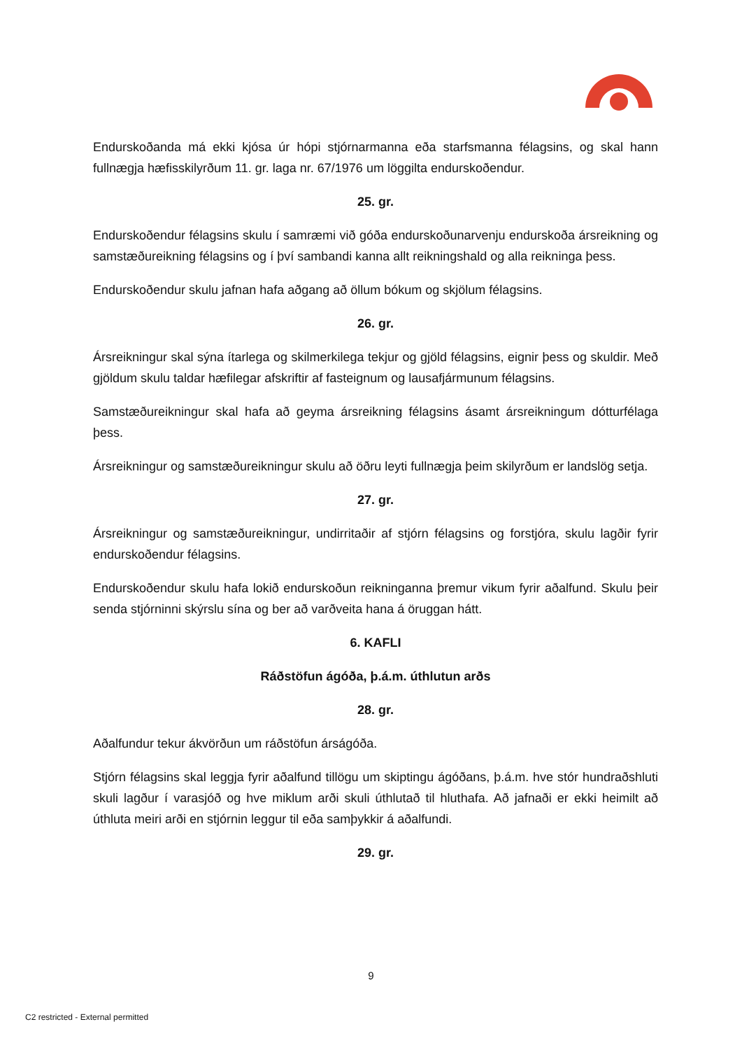Endurskoðanda má ekki kjósa úr hópi stjórnarmanna eða starfsmanna félagsins, og skal hann fullnægja hæfisskilyrðum 11. gr. laga nr. 67/1976 um löggilta endurskoðendur.
25. gr.
Endurskoðendur félagsins skulu í samræmi við góða endurskoðunarvenju endurskoða ársreikning og samstæðureikning félagsins og í því sambandi kanna allt reikningshald og alla reikninga þess.
Endurskoðendur skulu jafnan hafa aðgang að öllum bókum og skjölum félagsins.
26. gr.
Ársreikningur skal sýna ítarlega og skilmerkilega tekjur og gjöld félagsins, eignir þess og skuldir. Með gjöldum skulu taldar hæfilegar afskriftir af fasteignum og lausafjármunum félagsins.
Samstæðureikningur skal hafa að geyma ársreikning félagsins ásamt ársreikningum dótturfélaga þess.
Ársreikningur og samstæðureikningur skulu að öðru leyti fullnægja þeim skilyrðum er landslög setja.
27. gr.
Ársreikningur og samstæðureikningur, undirritaðir af stjórn félagsins og forstjóra, skulu lagðir fyrir endurskoðendur félagsins.
Endurskoðendur skulu hafa lokið endurskoðun reikninganna þremur vikum fyrir aðalfund. Skulu þeir senda stjórninni skýrslu sína og ber að varðveita hana á öruggan hátt.
6. KAFLI
Ráðstöfun ágóða, þ.á.m. úthlutun arðs
28. gr.
Aðalfundur tekur ákvörðun um ráðstöfun árságóða.
Stjórn félagsins skal leggja fyrir aðalfund tillögu um skiptingu ágóðans, þ.á.m. hve stór hundraðshluti skuli lagður í varasjóð og hve miklum arði skuli úthlutað til hluthafa. Að jafnaði er ekki heimilt að úthluta meiri arði en stjórnin leggur til eða samþykkir á aðalfundi.
29. gr.
9
C2 restricted - External permitted